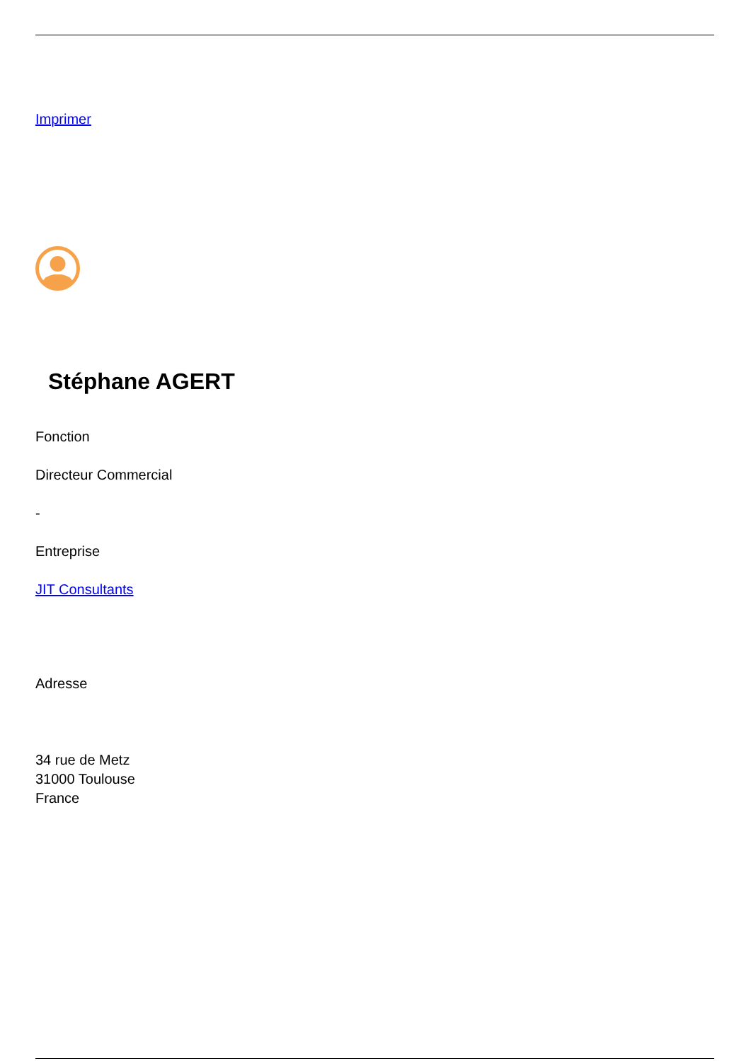Imprimer
Stéphane AGERT
Fonction
Directeur Commercial
-
Entreprise
JIT Consultants
Adresse
34 rue de Metz
31000 Toulouse
France